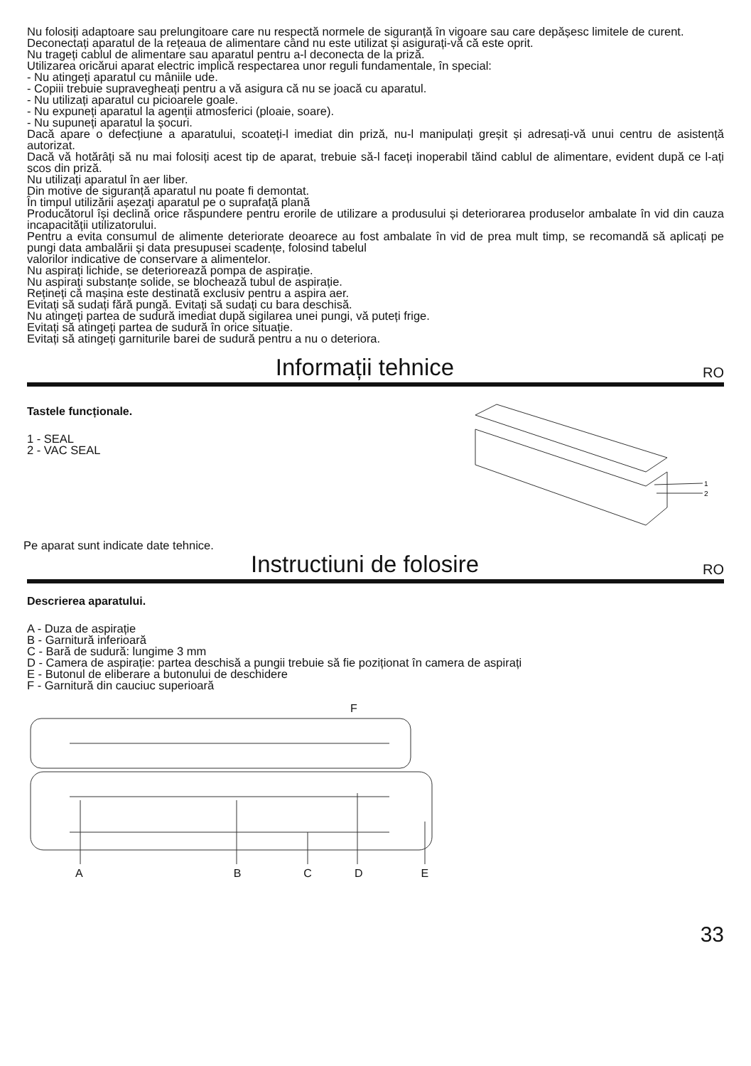Nu folosiți adaptoare sau prelungitoare care nu respectă normele de siguranță în vigoare sau care depășesc limitele de curent.
Deconectați aparatul de la rețeaua de alimentare când nu este utilizat și asigurați-vă că este oprit.
Nu trageți cablul de alimentare sau aparatul pentru a-l deconecta de la priză.
Utilizarea oricărui aparat electric implică respectarea unor reguli fundamentale, în special:
- Nu atingeți aparatul cu mâniile ude.
- Copiii trebuie supravegheați pentru a vă asigura că nu se joacă cu aparatul.
- Nu utilizați aparatul cu picioarele goale.
- Nu expuneți aparatul la agenții atmosferici (ploaie, soare).
- Nu supuneți aparatul la șocuri.
Dacă apare o defecțiune a aparatului, scoateți-l imediat din priză, nu-l manipulați greșit și adresați-vă unui centru de asistență autorizat.
Dacă vă hotărâți să nu mai folosiți acest tip de aparat, trebuie să-l faceți inoperabil tăind cablul de alimentare, evident după ce l-ați scos din priză.
Nu utilizați aparatul în aer liber.
Din motive de siguranță aparatul nu poate fi demontat.
În timpul utilizării așezați aparatul pe o suprafață plană
Producătorul își declină orice răspundere pentru erorile de utilizare a produsului și deteriorarea produselor ambalate în vid din cauza incapacității utilizatorului.
Pentru a evita consumul de alimente deteriorate deoarece au fost ambalate în vid de prea mult timp, se recomandă să aplicați pe pungi data ambalării și data presupusei scadențe, folosind tabelul
valorilor indicative de conservare a alimentelor.
Nu aspirați lichide, se deteriorează pompa de aspirație.
Nu aspirați substanțe solide, se blochează tubul de aspirație.
Rețineți că mașina este destinată exclusiv pentru a aspira aer.
Evitați să sudați fără pungă. Evitați să sudați cu bara deschisă.
Nu atingeți partea de sudură imediat după sigilarea unei pungi, vă puteți frige.
Evitați să atingeți partea de sudură în orice situație.
Evitați să atingeți garniturile barei de sudură pentru a nu o deteriora.
Informații tehnice RO
Tastele funcționale.
1 - SEAL
2 - VAC SEAL
Pe aparat sunt indicate date tehnice.
1
2
Instructiuni de folosire RO
Descrierea aparatului.
A - Duza de aspirație
B - Garnitură inferioară
C - Bară de sudură: lungime 3 mm
D - Camera de aspirație: partea deschisă a pungii trebuie să fie poziționat în camera de aspirați
E - Butonul de eliberare a butonului de deschidere
F - Garnitură din cauciuc superioară
F
A B C D E
33